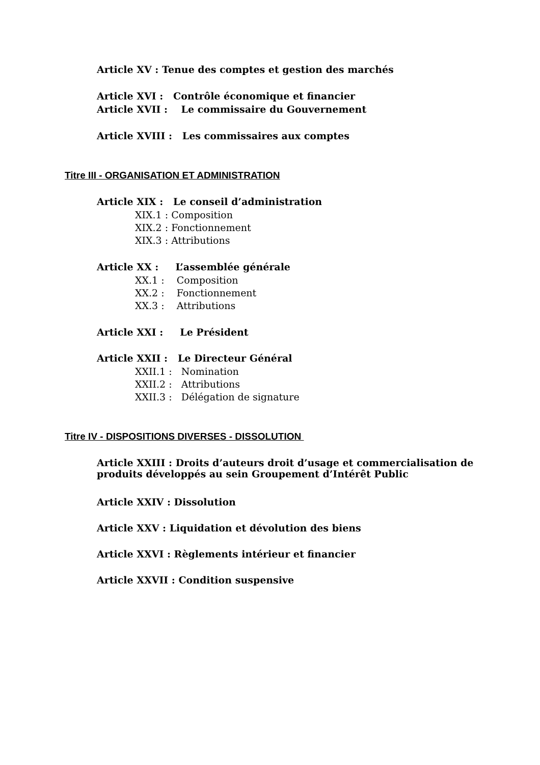Article XV : Tenue des comptes et gestion des marchés
Article XVI : Contrôle économique et financier
Article XVII : Le commissaire du Gouvernement
Article XVIII : Les commissaires aux comptes
Titre III - ORGANISATION ET ADMINISTRATION
Article XIX : Le conseil d’administration
XIX.1 : Composition
XIX.2 : Fonctionnement
XIX.3 : Attributions
Article XX : L’assemblée générale
XX.1 : Composition
XX.2 : Fonctionnement
XX.3 : Attributions
Article XXI : Le Président
Article XXII : Le Directeur Général
XXII.1 : Nomination
XXII.2 : Attributions
XXII.3 : Délégation de signature
Titre IV - DISPOSITIONS DIVERSES - DISSOLUTION
Article XXIII : Droits d’auteurs droit d’usage et commercialisation de produits développés au sein Groupement d’Intérêt Public
Article XXIV : Dissolution
Article XXV : Liquidation et dévolution des biens
Article XXVI : Règlements intérieur et financier
Article XXVII : Condition suspensive